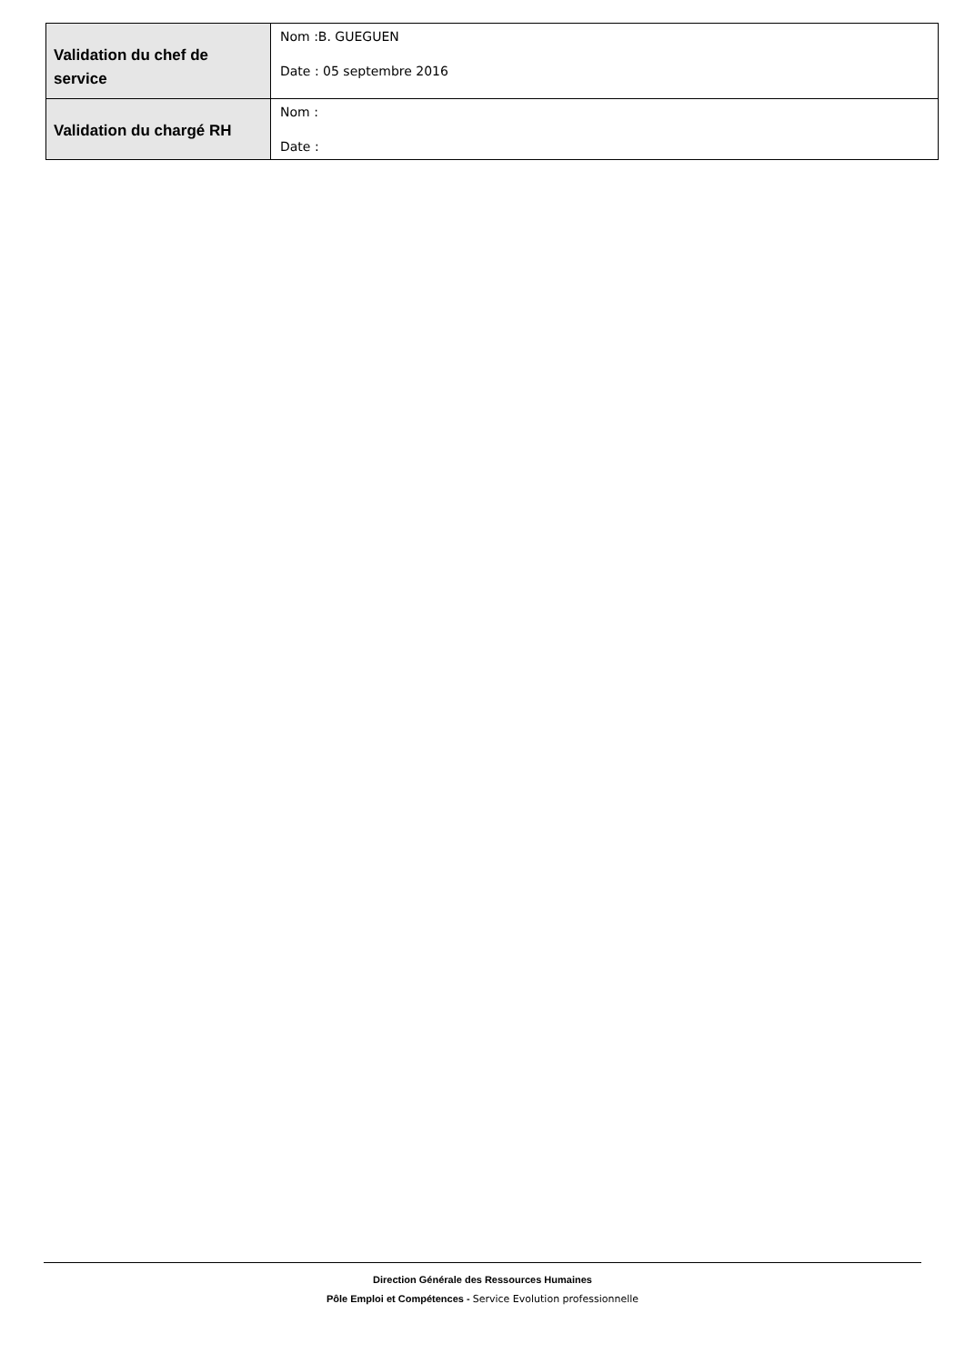| Validation du chef de service | Nom :B. GUEGUEN Date : 05 septembre 2016 |
| Validation du chargé RH | Nom : Date : |
Direction Générale des Ressources Humaines
Pôle Emploi et Compétences - Service Evolution professionnelle